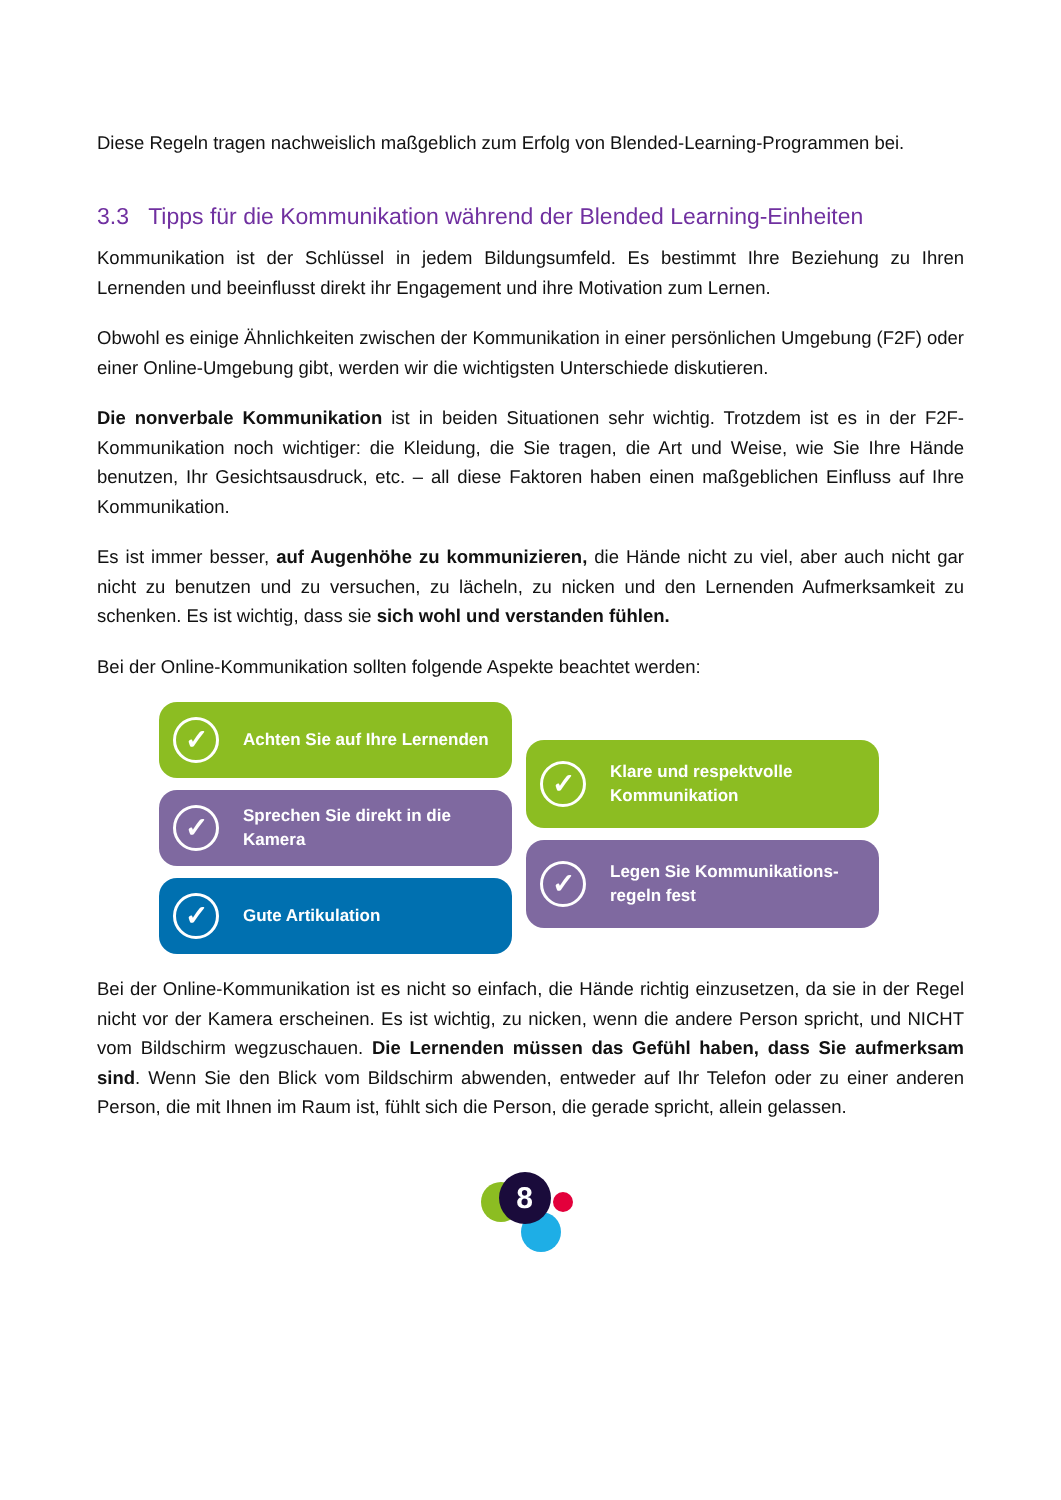Diese Regeln tragen nachweislich maßgeblich zum Erfolg von Blended-Learning-Programmen bei.
3.3 Tipps für die Kommunikation während der Blended Learning-Einheiten
Kommunikation ist der Schlüssel in jedem Bildungsumfeld. Es bestimmt Ihre Beziehung zu Ihren Lernenden und beeinflusst direkt ihr Engagement und ihre Motivation zum Lernen.
Obwohl es einige Ähnlichkeiten zwischen der Kommunikation in einer persönlichen Umgebung (F2F) oder einer Online-Umgebung gibt, werden wir die wichtigsten Unterschiede diskutieren.
Die nonverbale Kommunikation ist in beiden Situationen sehr wichtig. Trotzdem ist es in der F2F-Kommunikation noch wichtiger: die Kleidung, die Sie tragen, die Art und Weise, wie Sie Ihre Hände benutzen, Ihr Gesichtsausdruck, etc. – all diese Faktoren haben einen maßgeblichen Einfluss auf Ihre Kommunikation.
Es ist immer besser, auf Augenhöhe zu kommunizieren, die Hände nicht zu viel, aber auch nicht gar nicht zu benutzen und zu versuchen, zu lächeln, zu nicken und den Lernenden Aufmerksamkeit zu schenken. Es ist wichtig, dass sie sich wohl und verstanden fühlen.
Bei der Online-Kommunikation sollten folgende Aspekte beachtet werden:
✓ Achten Sie auf Ihre Lernenden
✓ Sprechen Sie direkt in die
Kamera
✓ Gute Artikulation
✓ Klare und respektvolle
Kommunikation
✓ Legen Sie Kommunikations-
regeln fest
Bei der Online-Kommunikation ist es nicht so einfach, die Hände richtig einzusetzen, da sie in der Regel nicht vor der Kamera erscheinen. Es ist wichtig, zu nicken, wenn die andere Person spricht, und NICHT vom Bildschirm wegzuschauen. Die Lernenden müssen das Gefühl haben, dass Sie aufmerksam sind. Wenn Sie den Blick vom Bildschirm abwenden, entweder auf Ihr Telefon oder zu einer anderen Person, die mit Ihnen im Raum ist, fühlt sich die Person, die gerade spricht, allein gelassen.
8